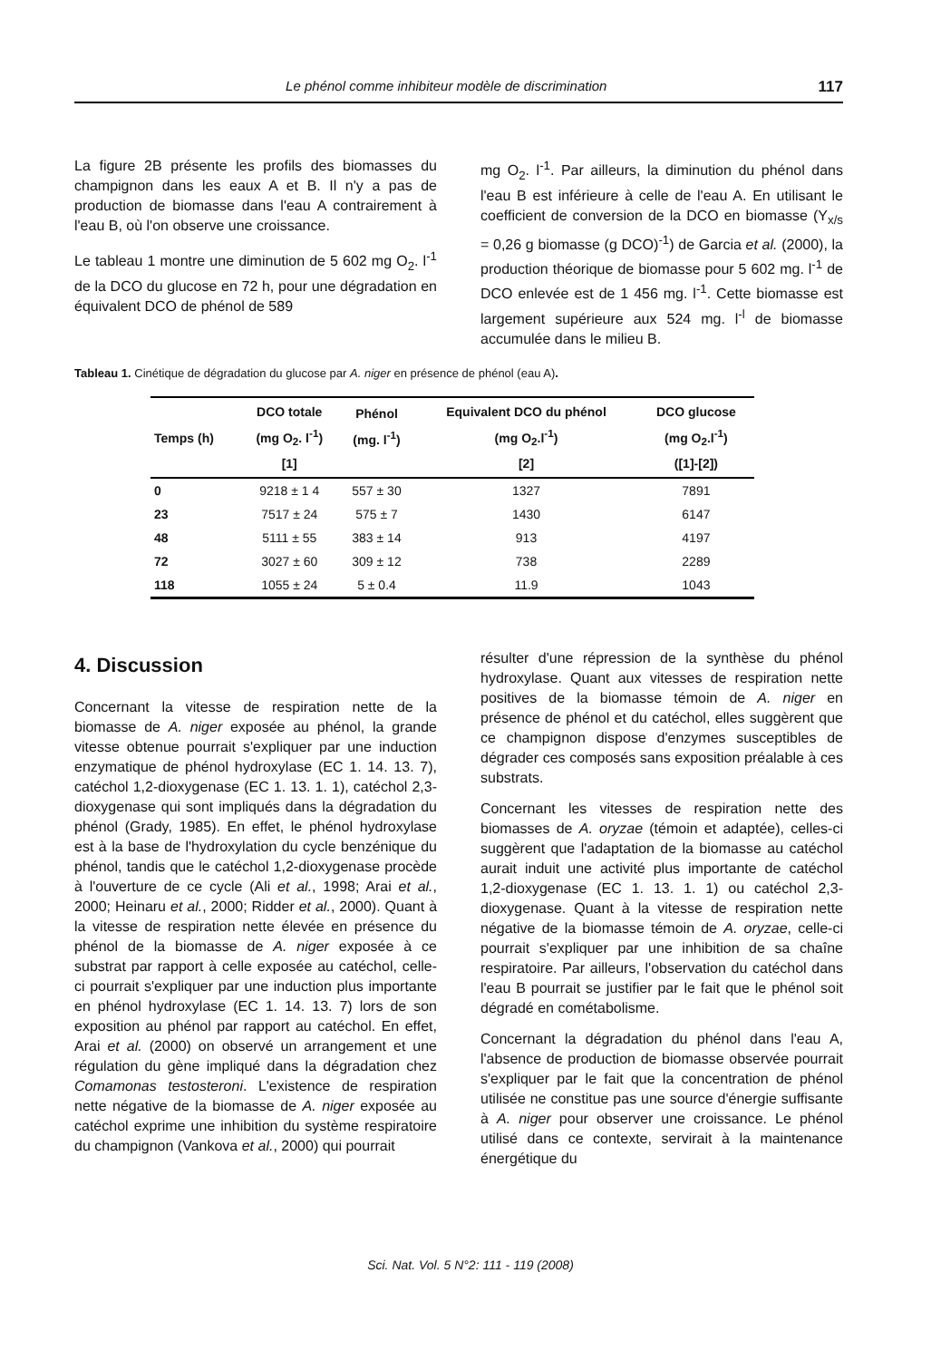Le phénol comme inhibiteur modèle de discrimination 117
La figure 2B présente les profils des biomasses du champignon dans les eaux A et B. Il n'y a pas de production de biomasse dans l'eau A contrairement à l'eau B, où l'on observe une croissance.
Le tableau 1 montre une diminution de 5 602 mg O<sub>2</sub>. l<sup>-1</sup> de la DCO du glucose en 72 h, pour une dégradation en équivalent DCO de phénol de 589
mg O<sub>2</sub>. l<sup>-1</sup>. Par ailleurs, la diminution du phénol dans l'eau B est inférieure à celle de l'eau A. En utilisant le coefficient de conversion de la DCO en biomasse (Y<sub>x/s</sub> = 0,26 g biomasse (g DCO)<sup>-1</sup>) de Garcia et al. (2000), la production théorique de biomasse pour 5 602 mg. l<sup>-1</sup> de DCO enlevée est de 1 456 mg. l<sup>-1</sup>. Cette biomasse est largement supérieure aux 524 mg. l<sup>-l</sup> de biomasse accumulée dans le milieu B.
Tableau 1. Cinétique de dégradation du glucose par A. niger en présence de phénol (eau A).
| Temps (h) | DCO totale (mg O<sub>2</sub>. l<sup>-1</sup>) [1] | Phénol (mg. l<sup>-1</sup>) | Equivalent DCO du phénol (mg O<sub>2</sub>.l<sup>-1</sup>) [2] | DCO glucose (mg O<sub>2</sub>.l<sup>-1</sup>) ([1]-[2]) |
| --- | --- | --- | --- | --- |
| 0 | 9218 ± 1 4 | 557 ± 30 | 1327 | 7891 |
| 23 | 7517 ± 24 | 575 ± 7 | 1430 | 6147 |
| 48 | 5111 ± 55 | 383 ± 14 | 913 | 4197 |
| 72 | 3027 ± 60 | 309 ± 12 | 738 | 2289 |
| 118 | 1055 ± 24 | 5 ± 0.4 | 11.9 | 1043 |
4. Discussion
Concernant la vitesse de respiration nette de la biomasse de A. niger exposée au phénol, la grande vitesse obtenue pourrait s'expliquer par une induction enzymatique de phénol hydroxylase (EC 1. 14. 13. 7), catéchol 1,2-dioxygenase (EC 1. 13. 1. 1), catéchol 2,3-dioxygenase qui sont impliqués dans la dégradation du phénol (Grady, 1985). En effet, le phénol hydroxylase est à la base de l'hydroxylation du cycle benzénique du phénol, tandis que le catéchol 1,2-dioxygenase procède à l'ouverture de ce cycle (Ali et al., 1998; Arai et al., 2000; Heinaru et al., 2000; Ridder et al., 2000). Quant à la vitesse de respiration nette élevée en présence du phénol de la biomasse de A. niger exposée à ce substrat par rapport à celle exposée au catéchol, celle-ci pourrait s'expliquer par une induction plus importante en phénol hydroxylase (EC 1. 14. 13. 7) lors de son exposition au phénol par rapport au catéchol. En effet, Arai et al. (2000) on observé un arrangement et une régulation du gène impliqué dans la dégradation chez Comamonas testosteroni. L'existence de respiration nette négative de la biomasse de A. niger exposée au catéchol exprime une inhibition du système respiratoire du champignon (Vankova et al., 2000) qui pourrait
résulter d'une répression de la synthèse du phénol hydroxylase. Quant aux vitesses de respiration nette positives de la biomasse témoin de A. niger en présence de phénol et du catéchol, elles suggèrent que ce champignon dispose d'enzymes susceptibles de dégrader ces composés sans exposition préalable à ces substrats.
Concernant les vitesses de respiration nette des biomasses de A. oryzae (témoin et adaptée), celles-ci suggèrent que l'adaptation de la biomasse au catéchol aurait induit une activité plus importante de catéchol 1,2-dioxygenase (EC 1. 13. 1. 1) ou catéchol 2,3-dioxygenase. Quant à la vitesse de respiration nette négative de la biomasse témoin de A. oryzae, celle-ci pourrait s'expliquer par une inhibition de sa chaîne respiratoire. Par ailleurs, l'observation du catéchol dans l'eau B pourrait se justifier par le fait que le phénol soit dégradé en cométabolisme.
Concernant la dégradation du phénol dans l'eau A, l'absence de production de biomasse observée pourrait s'expliquer par le fait que la concentration de phénol utilisée ne constitue pas une source d'énergie suffisante à A. niger pour observer une croissance. Le phénol utilisé dans ce contexte, servirait à la maintenance énergétique du
Sci. Nat. Vol. 5 N°2: 111 - 119 (2008)